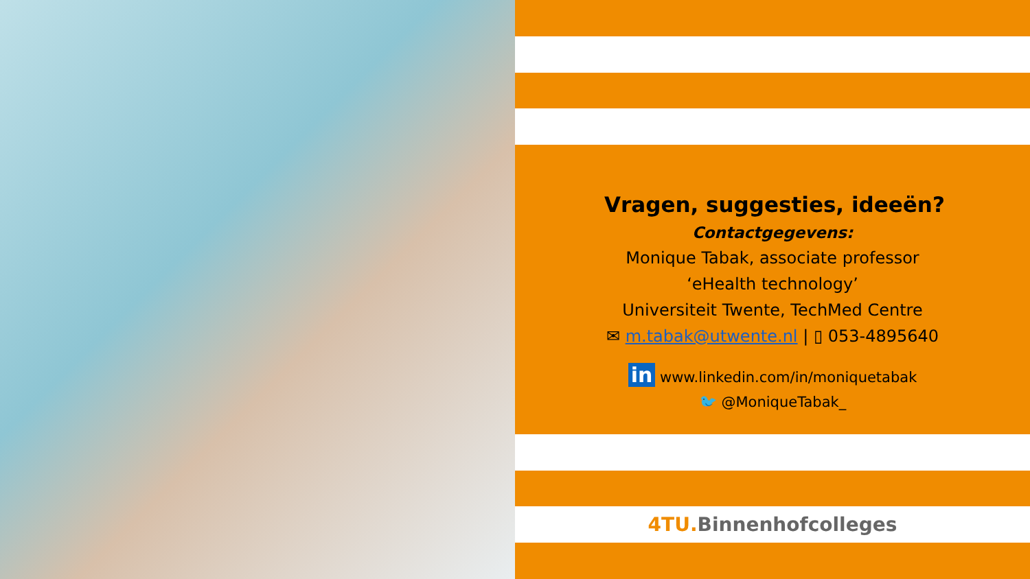Vragen, suggesties, ideeën?
Contactgegevens:
Monique Tabak, associate professor
‘eHealth technology’
Universiteit Twente, TechMed Centre
✉ m.tabak@utwente.nl | ▯ 053-4895640
in www.linkedin.com/in/moniquetabak
🐦 @MoniqueTabak_
4TU. Binnenhofcolleges